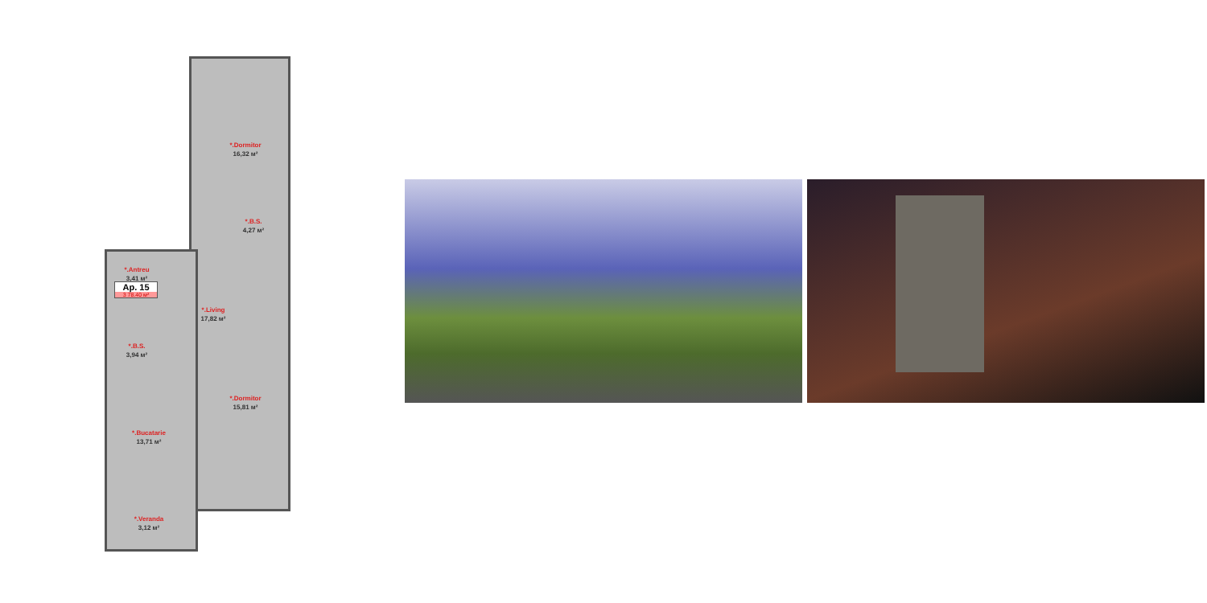*.Dormitor
16,32 м²
*.B.S.
4,27 м²
*.Antreu
3,41 м²
Ap. 15
3 78.40 м²
*.Living
17,82 м²
*.B.S.
3,94 м²
*.Dormitor
15,81 м²
*.Bucatarie
13,71 м²
*.Veranda
3,12 м²